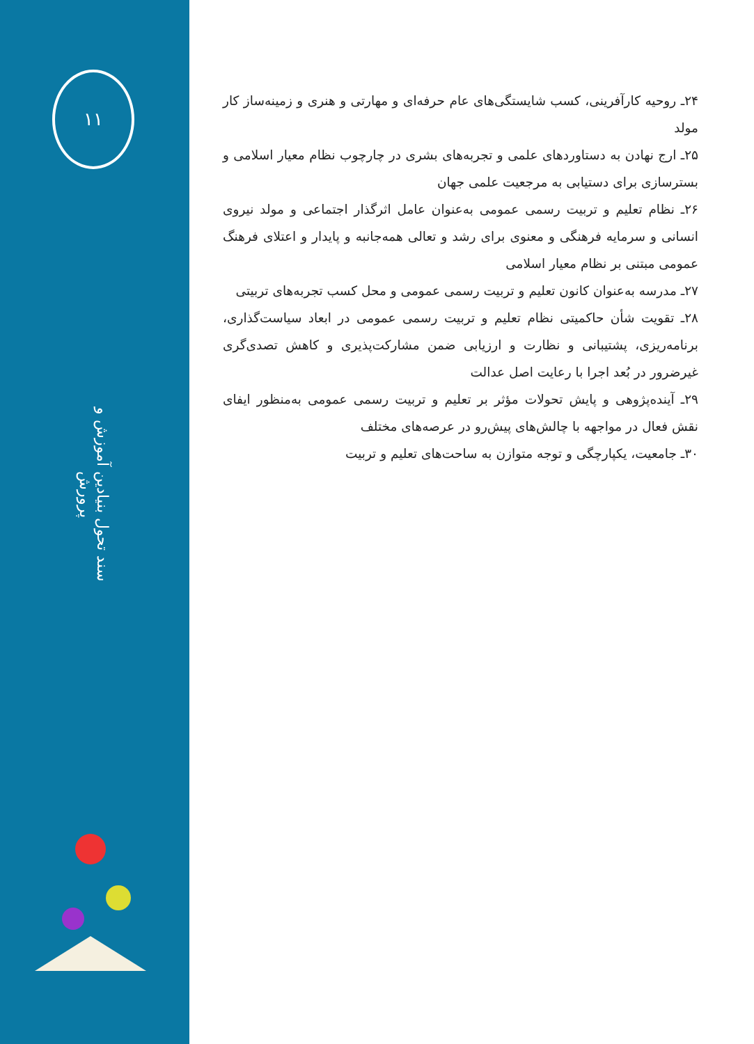۱۱
سند تحول بنیادین آموزش و پرورش
۲۴ـ روحیه کارآفرینی، کسب شایستگی‌های عام حرفه‌ای و مهارتی و هنری و زمینه‌ساز کار مولد
۲۵ـ ارج نهادن به دستاوردهای علمی و تجربه‌های بشری در چارچوب نظام معیار اسلامی و بسترسازی برای دستیابی به مرجعیت علمی جهان
۲۶ـ نظام تعلیم و تربیت رسمی عمومی به‌عنوان عامل اثرگذار اجتماعی و مولد نیروی انسانی و سرمایه فرهنگی و معنوی برای رشد و تعالی همه‌جانبه و پایدار و اعتلای فرهنگ عمومی مبتنی بر نظام معیار اسلامی
۲۷ـ مدرسه به‌عنوان کانون تعلیم و تربیت رسمی عمومی و محل کسب تجربه‌های تربیتی
۲۸ـ تقویت شأن حاکمیتی نظام تعلیم و تربیت رسمی عمومی در ابعاد سیاست‌گذاری، برنامه‌ریزی، پشتیبانی و نظارت و ارزیابی ضمن مشارکت‌پذیری و کاهش تصدی‌گری غیرضرور در بُعد اجرا با رعایت اصل عدالت
۲۹ـ آینده‌پژوهی و پایش تحولات مؤثر بر تعلیم و تربیت رسمی عمومی به‌منظور ایفای نقش فعال در مواجهه با چالش‌های پیش‌رو در عرصه‌های مختلف
۳۰ـ جامعیت، یکپارچگی و توجه متوازن به ساحت‌های تعلیم و تربیت